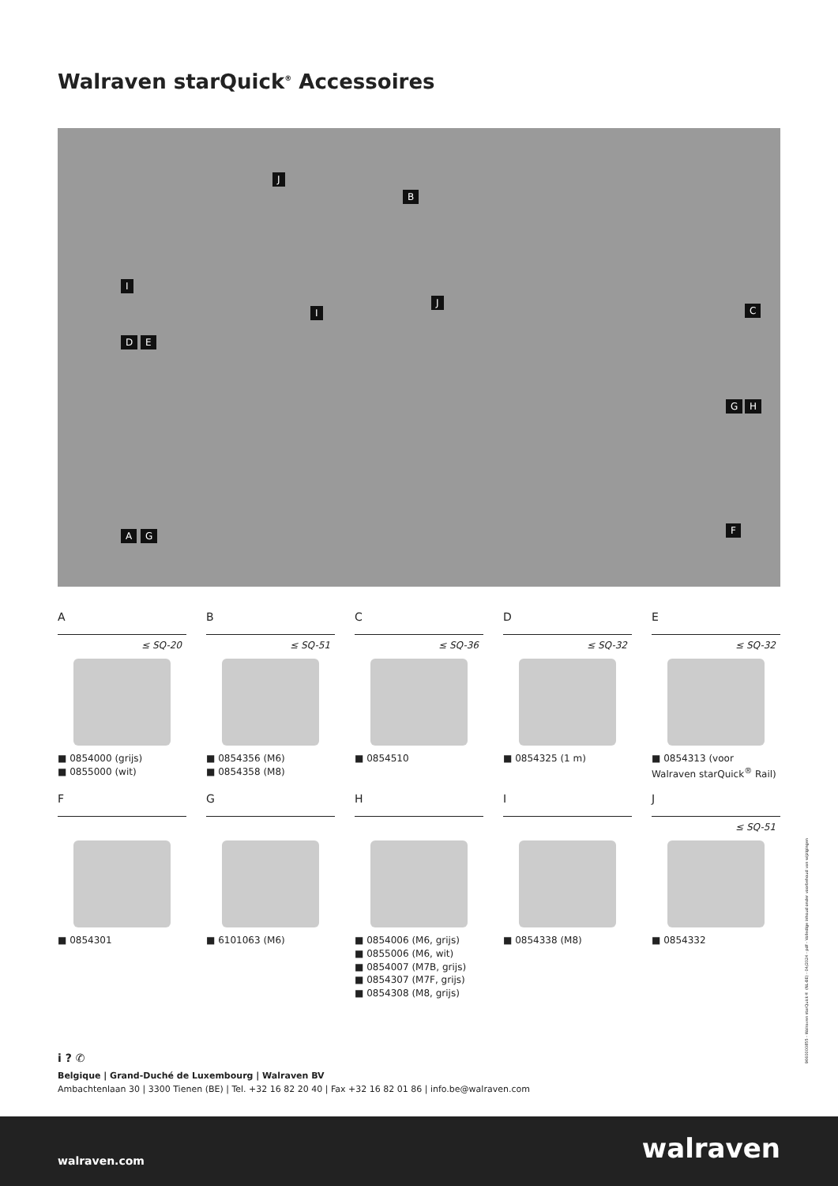Walraven starQuick<sup>®</sup> Accessoires
J
B
I
I
J
C
D E
G H
F A G
A
≤ SQ-20
■ 0854000 (grijs)
■ 0855000 (wit)
B
≤ SQ-51
■ 0854356 (M6)
■ 0854358 (M8)
C
≤ SQ-36
■ 0854510
D
≤ SQ-32
■ 0854325 (1 m)
E
≤ SQ-32
■ 0854313 (voor Walraven starQuick<sup>®</sup> Rail)
F
■ 0854301
G
■ 6101063 (M6)
H
■ 0854006 (M6, grijs)
■ 0855006 (M6, wit)
■ 0854007 (M7B, grijs)
■ 0854307 (M7F, grijs)
■ 0854308 (M8, grijs)
I
■ 0854338 (M8)
J
≤ SQ-51
■ 0854332
i ? ✆
Belgique | Grand-Duché de Luxembourg | Walraven BV
Ambachtenlaan 30 | 3300 Tienen (BE) | Tel. +32 16 82 20 40 | Fax +32 16 82 01 86 | info.be@walraven.com
9660000855 - Walraven starQuick® (NL-BE) - 04/2024 - pdf - Volledige inhoud onder voorbehoud van wijzigingen
walraven.com walraven